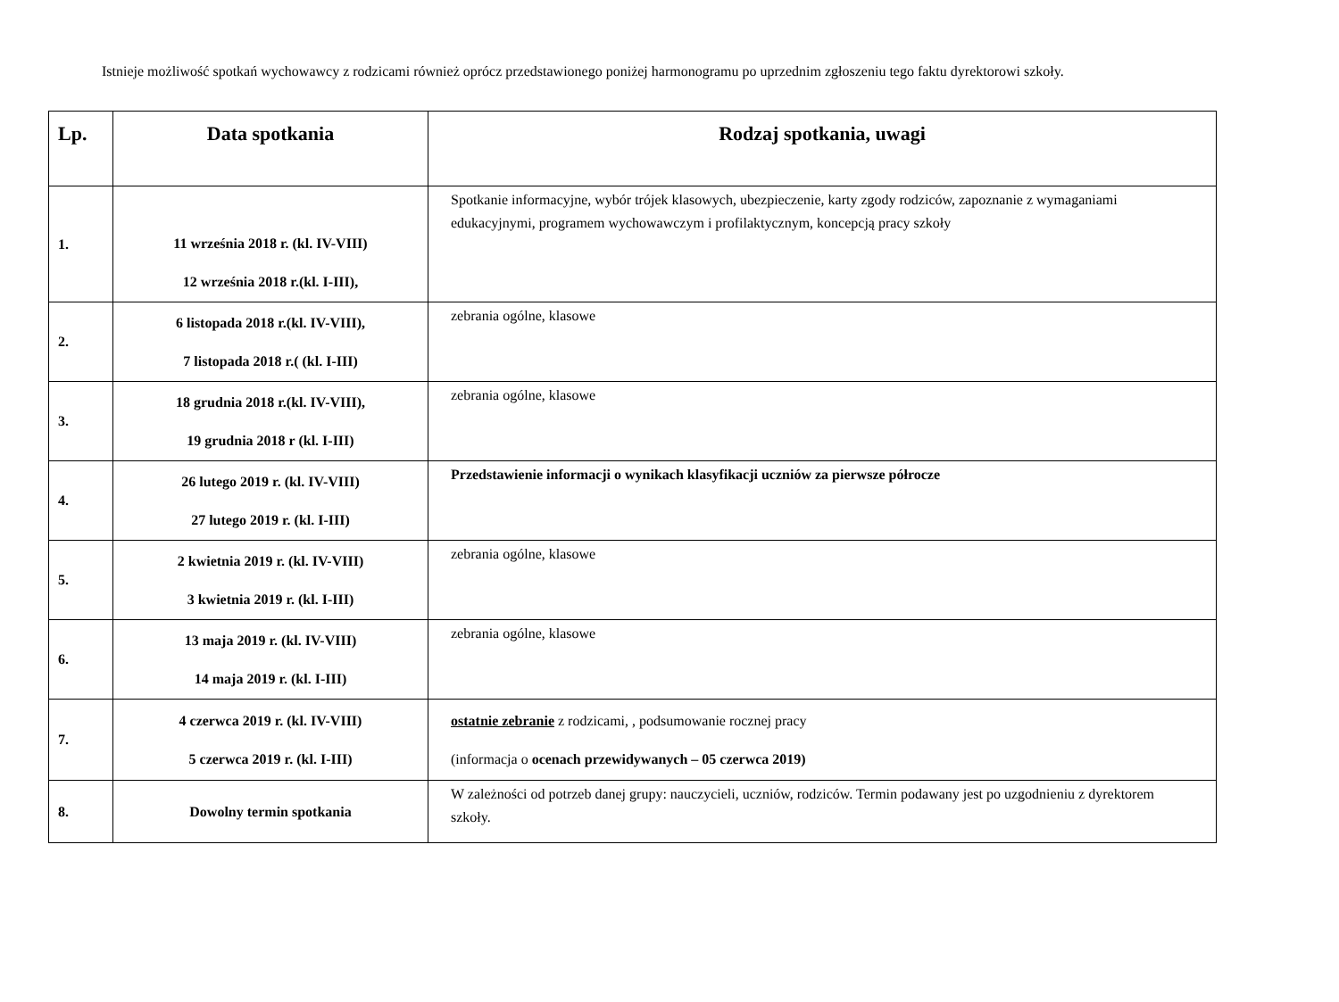Istnieje możliwość spotkań wychowawcy z rodzicami również oprócz przedstawionego poniżej harmonogramu po uprzednim zgłoszeniu tego faktu dyrektorowi szkoły.
| Lp. | Data spotkania | Rodzaj spotkania, uwagi |
| --- | --- | --- |
| 1. | 11 września 2018 r. (kl. IV-VIII) 12 września 2018 r.(kl. I-III), | Spotkanie informacyjne, wybór trójek klasowych, ubezpieczenie, karty zgody rodziców, zapoznanie z wymaganiami edukacyjnymi, programem wychowawczym i profilaktycznym, koncepcją pracy szkoły |
| 2. | 6 listopada 2018 r.(kl. IV-VIII), 7 listopada 2018 r.( (kl. I-III) | zebrania ogólne, klasowe |
| 3. | 18 grudnia 2018 r.(kl. IV-VIII), 19 grudnia 2018 r (kl. I-III) | zebrania ogólne, klasowe |
| 4. | 26 lutego 2019 r. (kl. IV-VIII) 27 lutego 2019 r. (kl. I-III) | Przedstawienie informacji o wynikach klasyfikacji uczniów za pierwsze półrocze |
| 5. | 2 kwietnia 2019 r. (kl. IV-VIII) 3 kwietnia 2019 r. (kl. I-III) | zebrania ogólne, klasowe |
| 6. | 13 maja 2019 r. (kl. IV-VIII) 14 maja 2019 r. (kl. I-III) | zebrania ogólne, klasowe |
| 7. | 4 czerwca 2019 r. (kl. IV-VIII) 5 czerwca 2019 r. (kl. I-III) | ostatnie zebranie z rodzicami, , podsumowanie rocznej pracy (informacja o ocenach przewidywanych – 05 czerwca 2019) |
| 8. | Dowolny termin spotkania | W zależności od potrzeb danej grupy: nauczycieli, uczniów, rodziców. Termin podawany jest po uzgodnieniu z dyrektorem szkoły. |